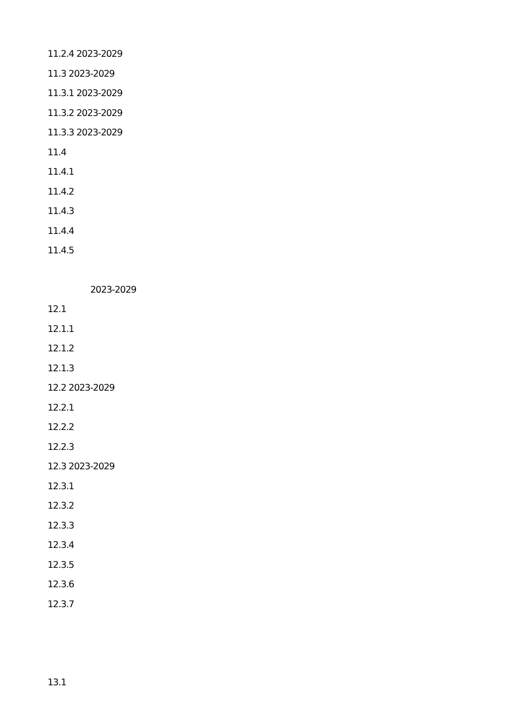11.2.4 2023-2029
11.3 2023-2029
11.3.1 2023-2029
11.3.2 2023-2029
11.3.3 2023-2029
11.4
11.4.1
11.4.2
11.4.3
11.4.4
11.4.5
2023-2029
12.1
12.1.1
12.1.2
12.1.3
12.2 2023-2029
12.2.1
12.2.2
12.2.3
12.3 2023-2029
12.3.1
12.3.2
12.3.3
12.3.4
12.3.5
12.3.6
12.3.7
13.1